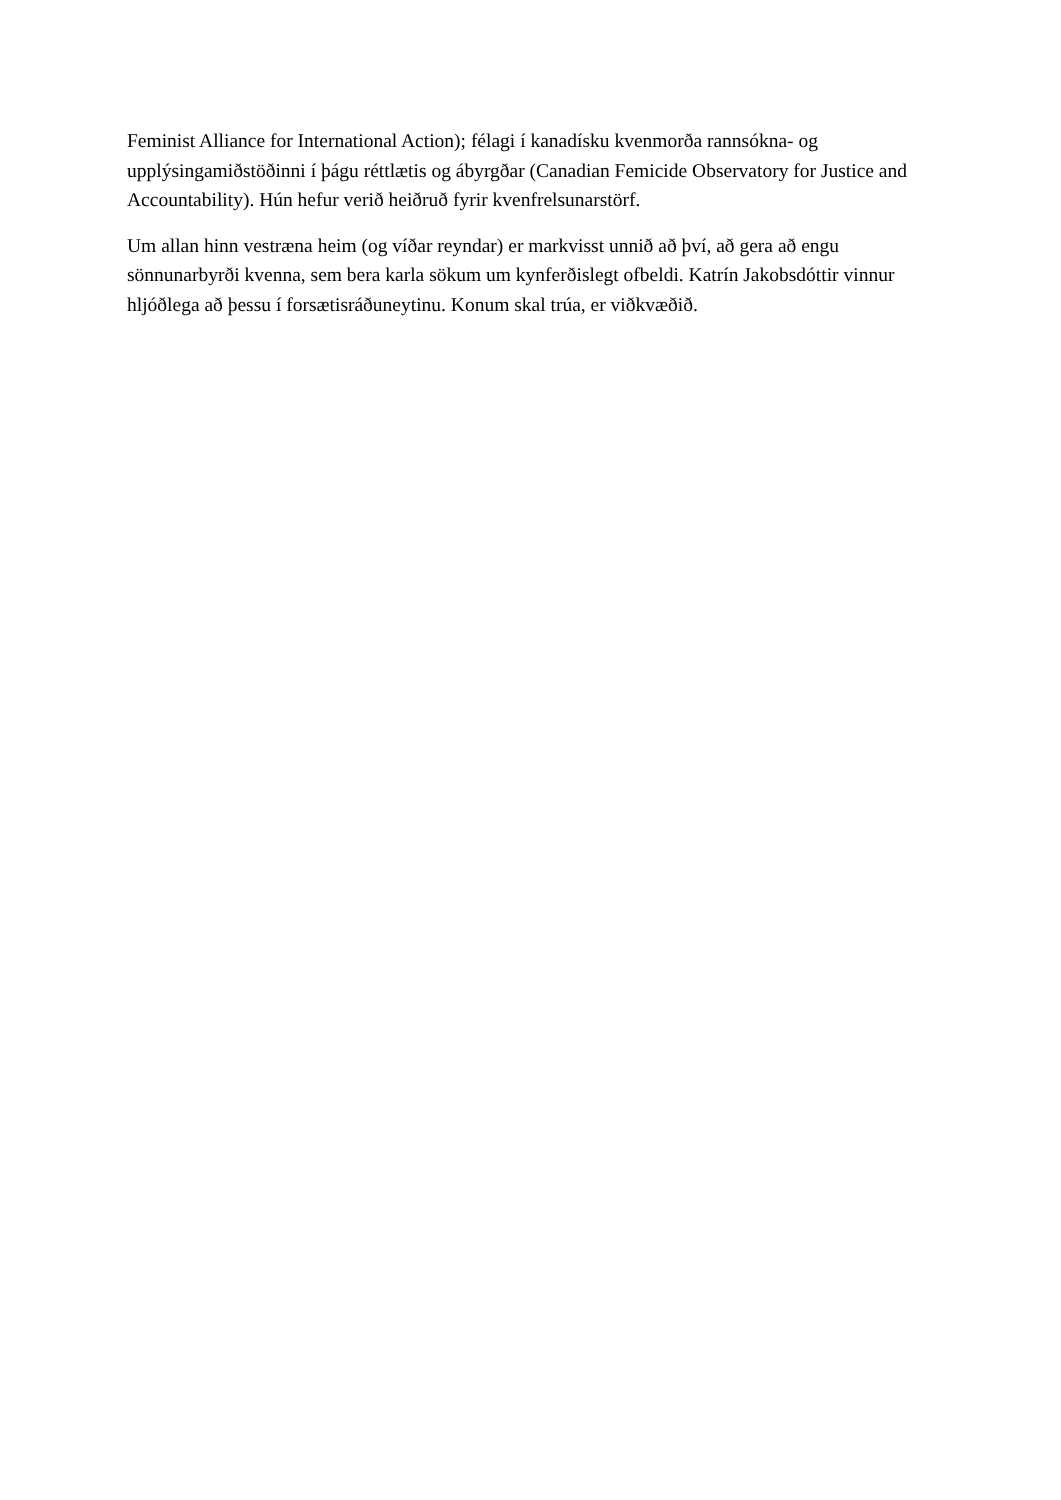Feminist Alliance for International Action); félagi í kanadísku kvenmorða rannsókna- og upplýsingamiðstöðinni í þágu réttlætis og ábyrgðar (Canadian Femicide Observatory for Justice and Accountability). Hún hefur verið heiðruð fyrir kvenfrelsunarstörf.
Um allan hinn vestræna heim (og víðar reyndar) er markvisst unnið að því, að gera að engu sönnunarbyrði kvenna, sem bera karla sökum um kynferðislegt ofbeldi. Katrín Jakobsdóttir vinnur hljóðlega að þessu í forsætisráðuneytinu. Konum skal trúa, er viðkvæðið.